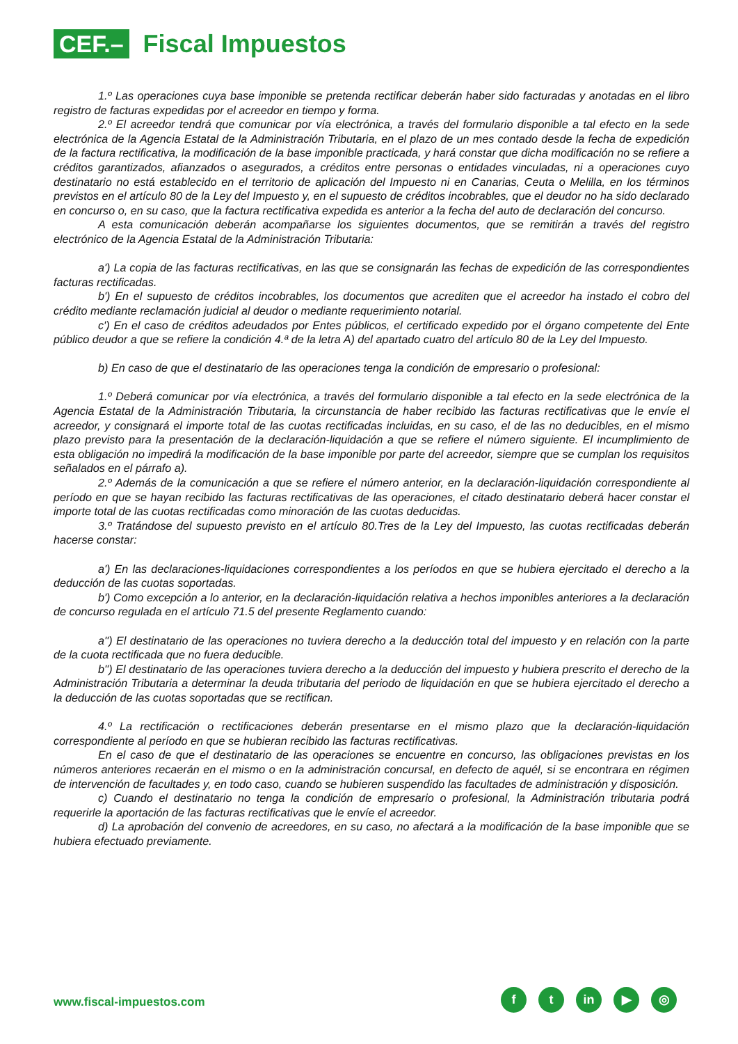CEF.–
Fiscal Impuestos
1.º Las operaciones cuya base imponible se pretenda rectificar deberán haber sido facturadas y anotadas en el libro registro de facturas expedidas por el acreedor en tiempo y forma.
2.º El acreedor tendrá que comunicar por vía electrónica, a través del formulario disponible a tal efecto en la sede electrónica de la Agencia Estatal de la Administración Tributaria, en el plazo de un mes contado desde la fecha de expedición de la factura rectificativa, la modificación de la base imponible practicada, y hará constar que dicha modificación no se refiere a créditos garantizados, afianzados o asegurados, a créditos entre personas o entidades vinculadas, ni a operaciones cuyo destinatario no está establecido en el territorio de aplicación del Impuesto ni en Canarias, Ceuta o Melilla, en los términos previstos en el artículo 80 de la Ley del Impuesto y, en el supuesto de créditos incobrables, que el deudor no ha sido declarado en concurso o, en su caso, que la factura rectificativa expedida es anterior a la fecha del auto de declaración del concurso.
A esta comunicación deberán acompañarse los siguientes documentos, que se remitirán a través del registro electrónico de la Agencia Estatal de la Administración Tributaria:
a') La copia de las facturas rectificativas, en las que se consignarán las fechas de expedición de las correspondientes facturas rectificadas.
b') En el supuesto de créditos incobrables, los documentos que acrediten que el acreedor ha instado el cobro del crédito mediante reclamación judicial al deudor o mediante requerimiento notarial.
c') En el caso de créditos adeudados por Entes públicos, el certificado expedido por el órgano competente del Ente público deudor a que se refiere la condición 4.ª de la letra A) del apartado cuatro del artículo 80 de la Ley del Impuesto.
b) En caso de que el destinatario de las operaciones tenga la condición de empresario o profesional:
1.º Deberá comunicar por vía electrónica, a través del formulario disponible a tal efecto en la sede electrónica de la Agencia Estatal de la Administración Tributaria, la circunstancia de haber recibido las facturas rectificativas que le envíe el acreedor, y consignará el importe total de las cuotas rectificadas incluidas, en su caso, el de las no deducibles, en el mismo plazo previsto para la presentación de la declaración-liquidación a que se refiere el número siguiente. El incumplimiento de esta obligación no impedirá la modificación de la base imponible por parte del acreedor, siempre que se cumplan los requisitos señalados en el párrafo a).
2.º Además de la comunicación a que se refiere el número anterior, en la declaración-liquidación correspondiente al período en que se hayan recibido las facturas rectificativas de las operaciones, el citado destinatario deberá hacer constar el importe total de las cuotas rectificadas como minoración de las cuotas deducidas.
3.º Tratándose del supuesto previsto en el artículo 80.Tres de la Ley del Impuesto, las cuotas rectificadas deberán hacerse constar:
a') En las declaraciones-liquidaciones correspondientes a los períodos en que se hubiera ejercitado el derecho a la deducción de las cuotas soportadas.
b') Como excepción a lo anterior, en la declaración-liquidación relativa a hechos imponibles anteriores a la declaración de concurso regulada en el artículo 71.5 del presente Reglamento cuando:
a'') El destinatario de las operaciones no tuviera derecho a la deducción total del impuesto y en relación con la parte de la cuota rectificada que no fuera deducible.
b'') El destinatario de las operaciones tuviera derecho a la deducción del impuesto y hubiera prescrito el derecho de la Administración Tributaria a determinar la deuda tributaria del periodo de liquidación en que se hubiera ejercitado el derecho a la deducción de las cuotas soportadas que se rectifican.
4.º La rectificación o rectificaciones deberán presentarse en el mismo plazo que la declaración-liquidación correspondiente al período en que se hubieran recibido las facturas rectificativas.
En el caso de que el destinatario de las operaciones se encuentre en concurso, las obligaciones previstas en los números anteriores recaerán en el mismo o en la administración concursal, en defecto de aquél, si se encontrara en régimen de intervención de facultades y, en todo caso, cuando se hubieren suspendido las facultades de administración y disposición.
c) Cuando el destinatario no tenga la condición de empresario o profesional, la Administración tributaria podrá requerirle la aportación de las facturas rectificativas que le envíe el acreedor.
d) La aprobación del convenio de acreedores, en su caso, no afectará a la modificación de la base imponible que se hubiera efectuado previamente.
www.fiscal-impuestos.com
ft in ▶ ◎